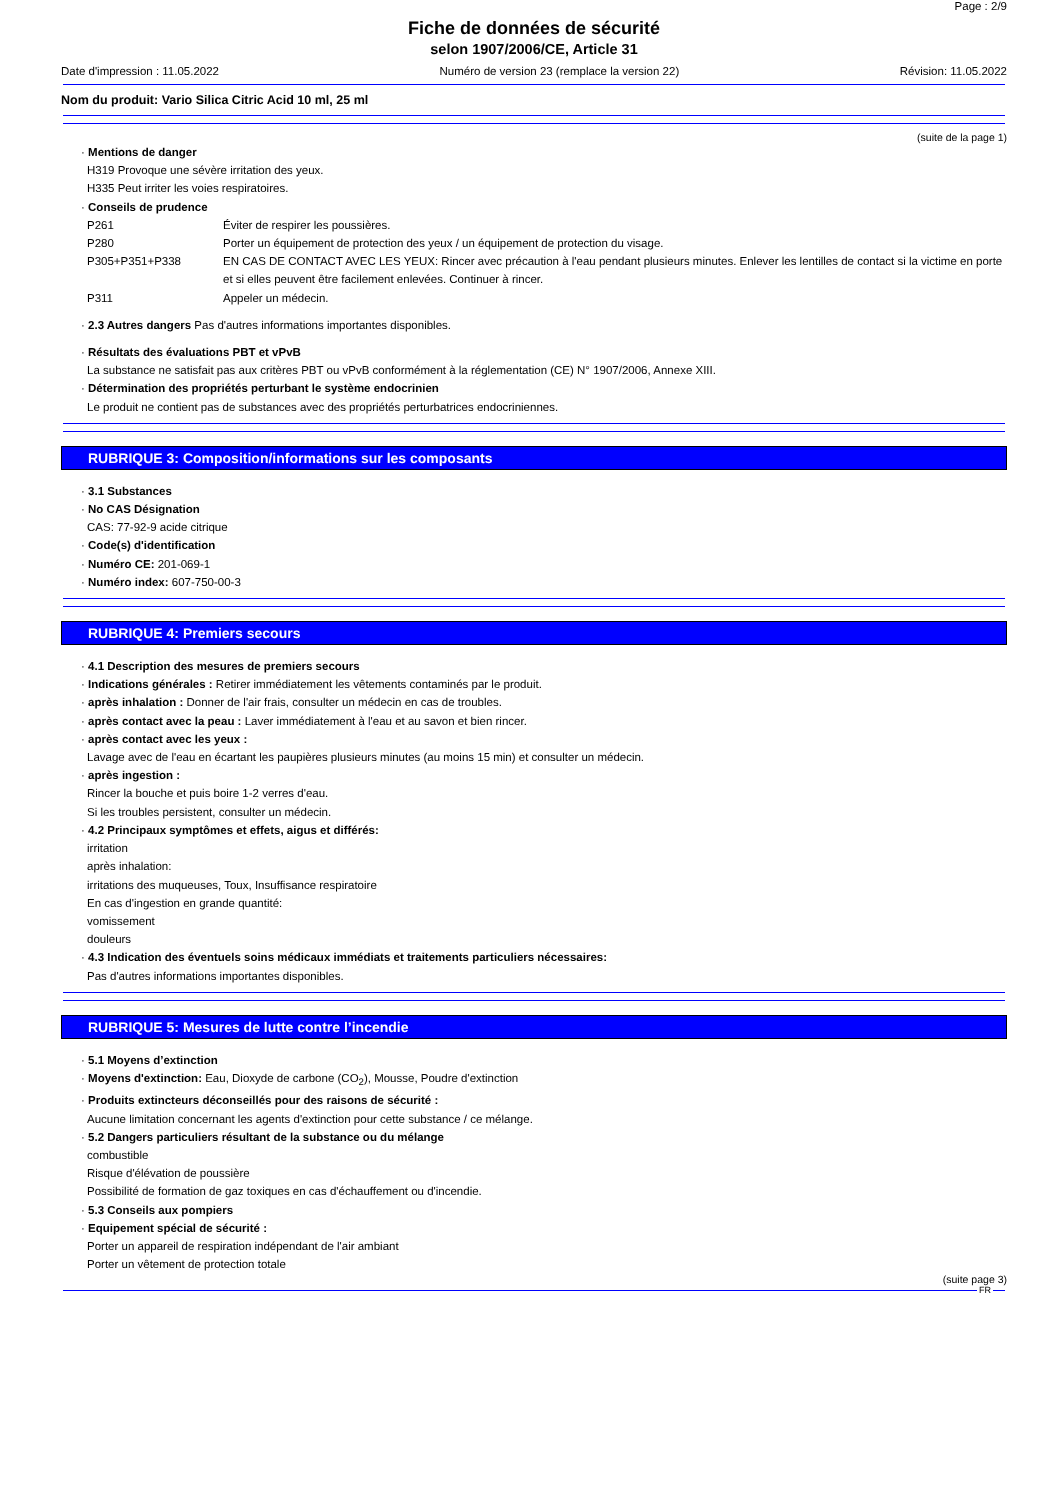Page : 2/9
Fiche de données de sécurité
selon 1907/2006/CE, Article 31
Date d'impression : 11.05.2022 Numéro de version 23 (remplace la version 22) Révision: 11.05.2022
Nom du produit: Vario Silica Citric Acid 10 ml, 25 ml
(suite de la page 1)
· Mentions de danger
H319 Provoque une sévère irritation des yeux.
H335 Peut irriter les voies respiratoires.
· Conseils de prudence
P261 Éviter de respirer les poussières.
P280 Porter un équipement de protection des yeux / un équipement de protection du visage.
P305+P351+P338 EN CAS DE CONTACT AVEC LES YEUX: Rincer avec précaution à l'eau pendant plusieurs minutes. Enlever les lentilles de contact si la victime en porte et si elles peuvent être facilement enlevées. Continuer à rincer.
P311 Appeler un médecin.
· 2.3 Autres dangers Pas d'autres informations importantes disponibles.
· Résultats des évaluations PBT et vPvB
La substance ne satisfait pas aux critères PBT ou vPvB conformément à la réglementation (CE) N° 1907/2006, Annexe XIII.
· Détermination des propriétés perturbant le système endocrinien
Le produit ne contient pas de substances avec des propriétés perturbatrices endocriniennes.
RUBRIQUE 3: Composition/informations sur les composants
· 3.1 Substances
· No CAS Désignation
CAS: 77-92-9 acide citrique
· Code(s) d'identification
· Numéro CE: 201-069-1
· Numéro index: 607-750-00-3
RUBRIQUE 4: Premiers secours
· 4.1 Description des mesures de premiers secours
· Indications générales : Retirer immédiatement les vêtements contaminés par le produit.
· après inhalation : Donner de l'air frais, consulter un médecin en cas de troubles.
· après contact avec la peau : Laver immédiatement à l'eau et au savon et bien rincer.
· après contact avec les yeux :
Lavage avec de l'eau en écartant les paupières plusieurs minutes (au moins 15 min) et consulter un médecin.
· après ingestion :
Rincer la bouche et puis boire 1-2 verres d'eau.
Si les troubles persistent, consulter un médecin.
· 4.2 Principaux symptômes et effets, aigus et différés:
irritation
après inhalation:
irritations des muqueuses, Toux, Insuffisance respiratoire
En cas d'ingestion en grande quantité:
vomissement
douleurs
· 4.3 Indication des éventuels soins médicaux immédiats et traitements particuliers nécessaires:
Pas d'autres informations importantes disponibles.
RUBRIQUE 5: Mesures de lutte contre l’incendie
· 5.1 Moyens d’extinction
· Moyens d'extinction: Eau, Dioxyde de carbone (CO<sub>2</sub>), Mousse, Poudre d'extinction
· Produits extincteurs déconseillés pour des raisons de sécurité :
Aucune limitation concernant les agents d'extinction pour cette substance / ce mélange.
· 5.2 Dangers particuliers résultant de la substance ou du mélange
combustible
Risque d'élévation de poussière
Possibilité de formation de gaz toxiques en cas d'échauffement ou d'incendie.
· 5.3 Conseils aux pompiers
· Equipement spécial de sécurité :
Porter un appareil de respiration indépendant de l'air ambiant
Porter un vêtement de protection totale
(suite page 3)
FR